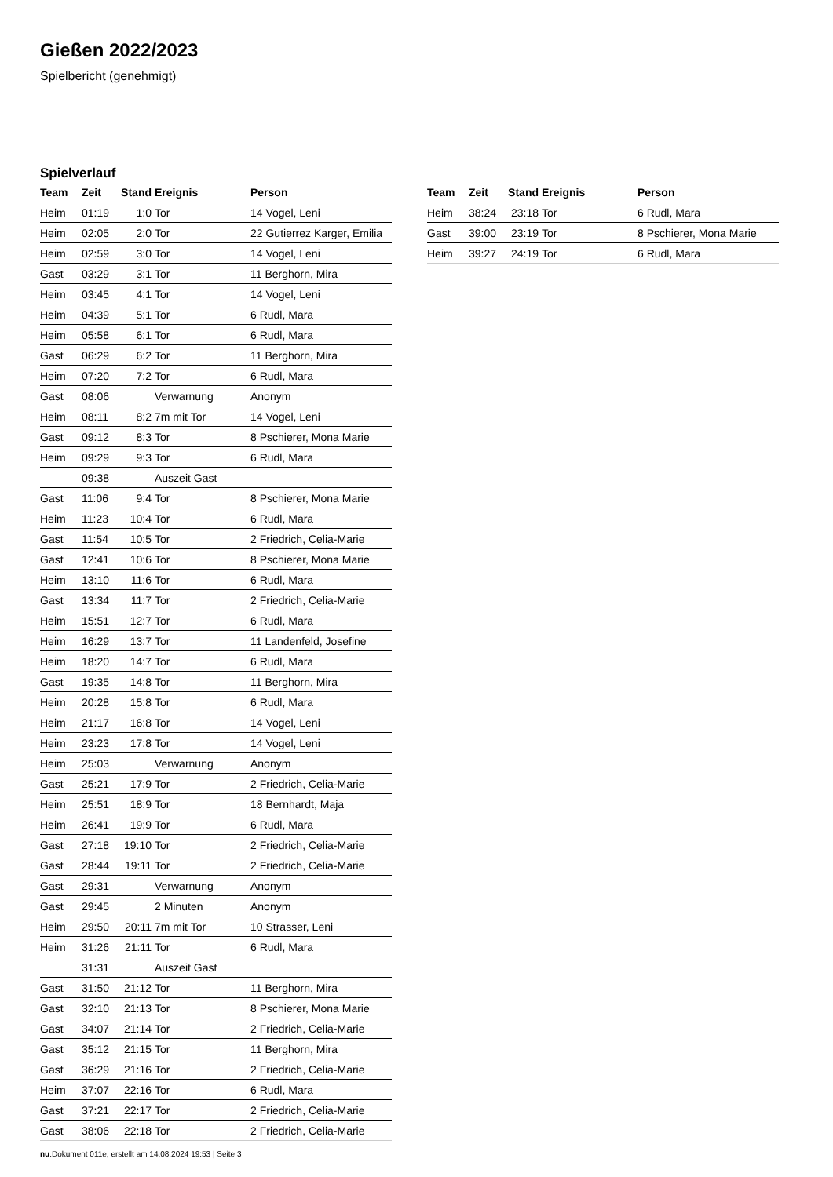Gießen 2022/2023
Spielbericht (genehmigt)
Spielverlauf
| Team | Zeit | Stand | Ereignis | Person |
| --- | --- | --- | --- | --- |
| Heim | 01:19 | 1:0 | Tor | 14 Vogel, Leni |
| Heim | 02:05 | 2:0 | Tor | 22 Gutierrez Karger, Emilia |
| Heim | 02:59 | 3:0 | Tor | 14 Vogel, Leni |
| Gast | 03:29 | 3:1 | Tor | 11 Berghorn, Mira |
| Heim | 03:45 | 4:1 | Tor | 14 Vogel, Leni |
| Heim | 04:39 | 5:1 | Tor | 6 Rudl, Mara |
| Heim | 05:58 | 6:1 | Tor | 6 Rudl, Mara |
| Gast | 06:29 | 6:2 | Tor | 11 Berghorn, Mira |
| Heim | 07:20 | 7:2 | Tor | 6 Rudl, Mara |
| Gast | 08:06 | | Verwarnung | Anonym |
| Heim | 08:11 | 8:2 | 7m mit Tor | 14 Vogel, Leni |
| Gast | 09:12 | 8:3 | Tor | 8 Pschierer, Mona Marie |
| Heim | 09:29 | 9:3 | Tor | 6 Rudl, Mara |
| | 09:38 | | Auszeit Gast | |
| Gast | 11:06 | 9:4 | Tor | 8 Pschierer, Mona Marie |
| Heim | 11:23 | 10:4 | Tor | 6 Rudl, Mara |
| Gast | 11:54 | 10:5 | Tor | 2 Friedrich, Celia-Marie |
| Gast | 12:41 | 10:6 | Tor | 8 Pschierer, Mona Marie |
| Heim | 13:10 | 11:6 | Tor | 6 Rudl, Mara |
| Gast | 13:34 | 11:7 | Tor | 2 Friedrich, Celia-Marie |
| Heim | 15:51 | 12:7 | Tor | 6 Rudl, Mara |
| Heim | 16:29 | 13:7 | Tor | 11 Landenfeld, Josefine |
| Heim | 18:20 | 14:7 | Tor | 6 Rudl, Mara |
| Gast | 19:35 | 14:8 | Tor | 11 Berghorn, Mira |
| Heim | 20:28 | 15:8 | Tor | 6 Rudl, Mara |
| Heim | 21:17 | 16:8 | Tor | 14 Vogel, Leni |
| Heim | 23:23 | 17:8 | Tor | 14 Vogel, Leni |
| Heim | 25:03 | | Verwarnung | Anonym |
| Gast | 25:21 | 17:9 | Tor | 2 Friedrich, Celia-Marie |
| Heim | 25:51 | 18:9 | Tor | 18 Bernhardt, Maja |
| Heim | 26:41 | 19:9 | Tor | 6 Rudl, Mara |
| Gast | 27:18 | 19:10 | Tor | 2 Friedrich, Celia-Marie |
| Gast | 28:44 | 19:11 | Tor | 2 Friedrich, Celia-Marie |
| Gast | 29:31 | | Verwarnung | Anonym |
| Gast | 29:45 | | 2 Minuten | Anonym |
| Heim | 29:50 | 20:11 | 7m mit Tor | 10 Strasser, Leni |
| Heim | 31:26 | 21:11 | Tor | 6 Rudl, Mara |
| | 31:31 | | Auszeit Gast | |
| Gast | 31:50 | 21:12 | Tor | 11 Berghorn, Mira |
| Gast | 32:10 | 21:13 | Tor | 8 Pschierer, Mona Marie |
| Gast | 34:07 | 21:14 | Tor | 2 Friedrich, Celia-Marie |
| Gast | 35:12 | 21:15 | Tor | 11 Berghorn, Mira |
| Gast | 36:29 | 21:16 | Tor | 2 Friedrich, Celia-Marie |
| Heim | 37:07 | 22:16 | Tor | 6 Rudl, Mara |
| Gast | 37:21 | 22:17 | Tor | 2 Friedrich, Celia-Marie |
| Gast | 38:06 | 22:18 | Tor | 2 Friedrich, Celia-Marie |
| Team | Zeit | Stand | Ereignis | Person |
| --- | --- | --- | --- | --- |
| Heim | 38:24 | 23:18 | Tor | 6 Rudl, Mara |
| Gast | 39:00 | 23:19 | Tor | 8 Pschierer, Mona Marie |
| Heim | 39:27 | 24:19 | Tor | 6 Rudl, Mara |
nu.Dokument 011e, erstellt am 14.08.2024 19:53 | Seite 3